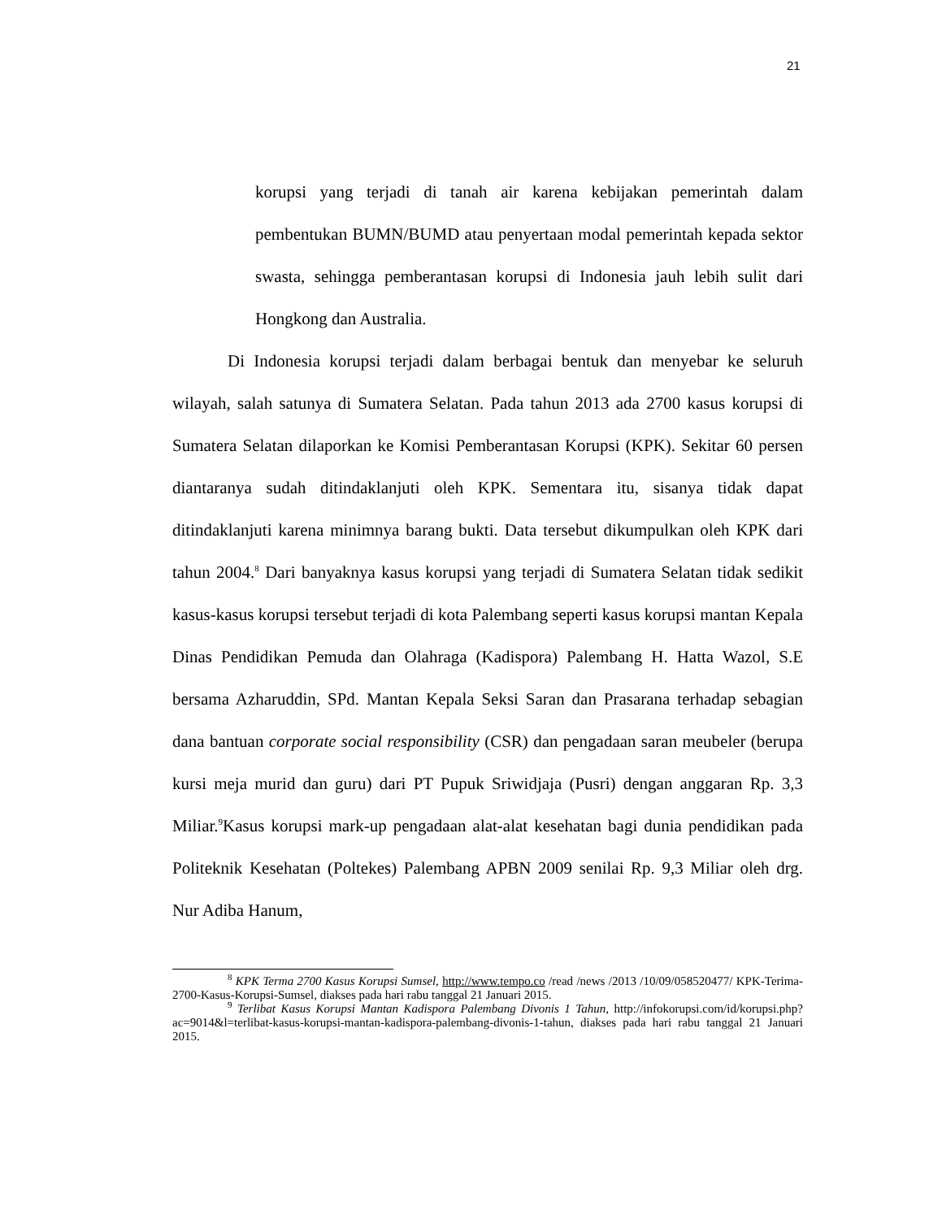21
korupsi yang terjadi di tanah air karena kebijakan pemerintah dalam pembentukan BUMN/BUMD atau penyertaan modal pemerintah kepada sektor swasta, sehingga pemberantasan korupsi di Indonesia jauh lebih sulit dari Hongkong dan Australia.
Di Indonesia korupsi terjadi dalam berbagai bentuk dan menyebar ke seluruh wilayah, salah satunya di Sumatera Selatan. Pada tahun 2013 ada 2700 kasus korupsi di Sumatera Selatan dilaporkan ke Komisi Pemberantasan Korupsi (KPK). Sekitar 60 persen diantaranya sudah ditindaklanjuti oleh KPK. Sementara itu, sisanya tidak dapat ditindaklanjuti karena minimnya barang bukti. Data tersebut dikumpulkan oleh KPK dari tahun 2004.<sup>8</sup> Dari banyaknya kasus korupsi yang terjadi di Sumatera Selatan tidak sedikit kasus-kasus korupsi tersebut terjadi di kota Palembang seperti kasus korupsi mantan Kepala Dinas Pendidikan Pemuda dan Olahraga (Kadispora) Palembang H. Hatta Wazol, S.E bersama Azharuddin, SPd. Mantan Kepala Seksi Saran dan Prasarana terhadap sebagian dana bantuan corporate social responsibility (CSR) dan pengadaan saran meubeler (berupa kursi meja murid dan guru) dari PT Pupuk Sriwidjaja (Pusri) dengan anggaran Rp. 3,3 Miliar.<sup>9</sup>Kasus korupsi mark-up pengadaan alat-alat kesehatan bagi dunia pendidikan pada Politeknik Kesehatan (Poltekes) Palembang APBN 2009 senilai Rp. 9,3 Miliar oleh drg. Nur Adiba Hanum,
<sup>8</sup> KPK Terma 2700 Kasus Korupsi Sumsel, http://www.tempo.co /read /news /2013 /10/09/058520477/ KPK-Terima-2700-Kasus-Korupsi-Sumsel, diakses pada hari rabu tanggal 21 Januari 2015.
<sup>9</sup> Terlibat Kasus Korupsi Mantan Kadispora Palembang Divonis 1 Tahun, http://infokorupsi.com/id/korupsi.php?ac=9014&l=terlibat-kasus-korupsi-mantan-kadispora-palembang-divonis-1-tahun, diakses pada hari rabu tanggal 21 Januari 2015.